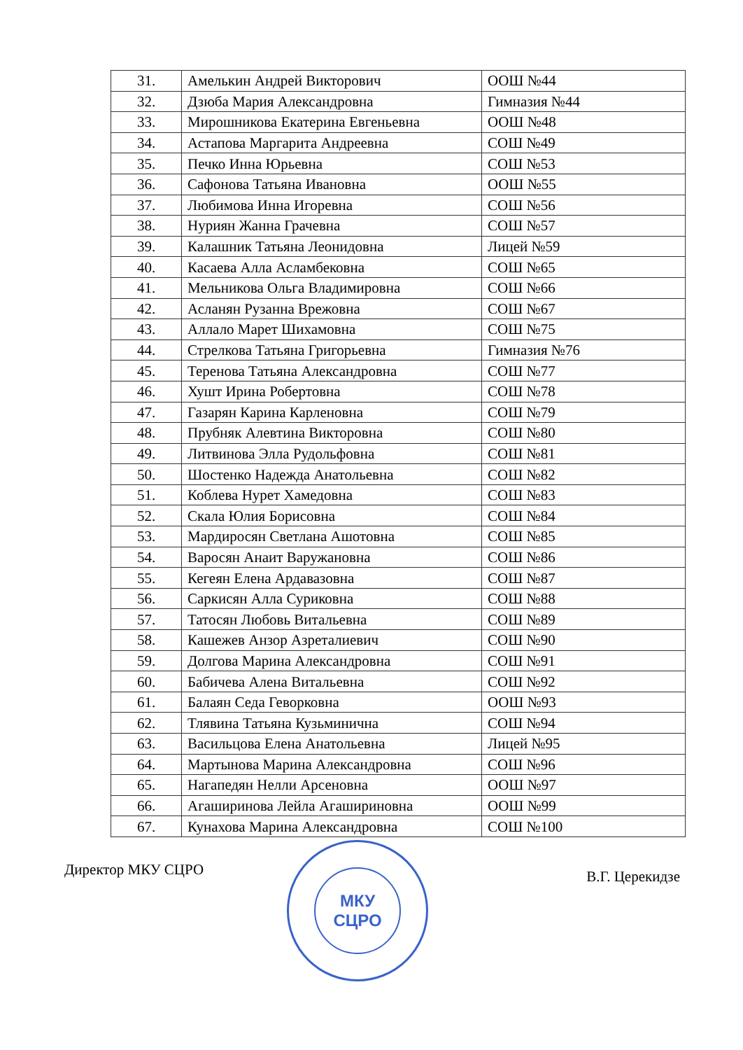| 31. | Амелькин Андрей Викторович | ООШ №44 |
| 32. | Дзюба Мария Александровна | Гимназия №44 |
| 33. | Мирошникова Екатерина Евгеньевна | ООШ №48 |
| 34. | Астапова Маргарита Андреевна | СОШ №49 |
| 35. | Печко Инна Юрьевна | СОШ №53 |
| 36. | Сафонова Татьяна Ивановна | ООШ №55 |
| 37. | Любимова Инна Игоревна | СОШ №56 |
| 38. | Нуриян Жанна Грачевна | СОШ №57 |
| 39. | Калашник Татьяна Леонидовна | Лицей №59 |
| 40. | Касаева Алла Асламбековна | СОШ №65 |
| 41. | Мельникова Ольга Владимировна | СОШ №66 |
| 42. | Асланян Рузанна Врежовна | СОШ №67 |
| 43. | Аллало Марет Шихамовна | СОШ №75 |
| 44. | Стрелкова Татьяна Григорьевна | Гимназия №76 |
| 45. | Теренова Татьяна Александровна | СОШ №77 |
| 46. | Хушт Ирина Робертовна | СОШ №78 |
| 47. | Газарян Карина Карленовна | СОШ №79 |
| 48. | Прубняк Алевтина Викторовна | СОШ №80 |
| 49. | Литвинова Элла Рудольфовна | СОШ №81 |
| 50. | Шостенко Надежда Анатольевна | СОШ №82 |
| 51. | Коблева Нурет Хамедовна | СОШ №83 |
| 52. | Скала Юлия Борисовна | СОШ №84 |
| 53. | Мардиросян Светлана Ашотовна | СОШ №85 |
| 54. | Варосян Анаит Варужановна | СОШ №86 |
| 55. | Кегеян Елена Ардавазовна | СОШ №87 |
| 56. | Саркисян Алла Суриковна | СОШ №88 |
| 57. | Татосян Любовь Витальевна | СОШ №89 |
| 58. | Кашежев Анзор Азреталиевич | СОШ №90 |
| 59. | Долгова Марина Александровна | СОШ №91 |
| 60. | Бабичева Алена Витальевна | СОШ №92 |
| 61. | Балаян Седа Геворковна | ООШ №93 |
| 62. | Тлявина Татьяна Кузьминична | СОШ №94 |
| 63. | Васильцова Елена Анатольевна | Лицей №95 |
| 64. | Мартынова Марина Александровна | СОШ №96 |
| 65. | Нагапедян Нелли Арсеновна | ООШ №97 |
| 66. | Агаширинова Лейла Агашириновна | ООШ №99 |
| 67. | Кунахова Марина Александровна | СОШ №100 |
МКУ
СЦРО
Директор МКУ СЦРО В.Г. Церекидзе